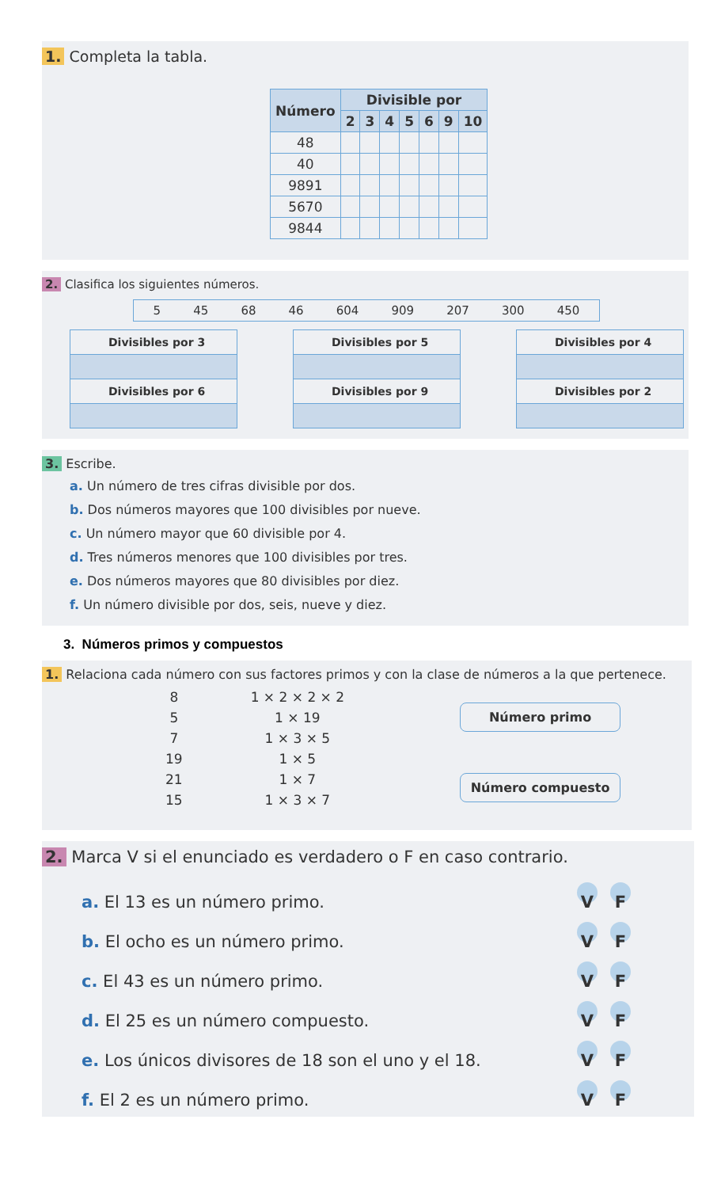1. Completa la tabla.
| Número | Divisible por | | | | | | |
| --- | --- | --- | --- | --- | --- | --- | --- |
| | 2 | 3 | 4 | 5 | 6 | 9 | 10 |
| 48 | | | | | | | |
| 40 | | | | | | | |
| 9891 | | | | | | | |
| 5670 | | | | | | | |
| 9844 | | | | | | | |
2. Clasifica los siguientes números.
5 45 68 46 604 909 207 300 450
Divisibles por 3
Divisibles por 6
Divisibles por 5
Divisibles por 9
Divisibles por 4
Divisibles por 2
3. Escribe.
a. Un número de tres cifras divisible por dos.
b. Dos números mayores que 100 divisibles por nueve.
c. Un número mayor que 60 divisible por 4.
d. Tres números menores que 100 divisibles por tres.
e. Dos números mayores que 80 divisibles por diez.
f. Un número divisible por dos, seis, nueve y diez.
3. Números primos y compuestos
1. Relaciona cada número con sus factores primos y con la clase de números a la que pertenece.
| 8 | 1 × 2 × 2 × 2 |
| 5 | 1 × 19 |
| 7 | 1 × 3 × 5 |
| 19 | 1 × 5 |
| 21 | 1 × 7 |
| 15 | 1 × 3 × 7 |
Número primo
Número compuesto
2. Marca V si el enunciado es verdadero o F en caso contrario.
a. El 13 es un número primo. V F
b. El ocho es un número primo. V F
c. El 43 es un número primo. V F
d. El 25 es un número compuesto. V F
e. Los únicos divisores de 18 son el uno y el 18. V F
f. El 2 es un número primo. V F